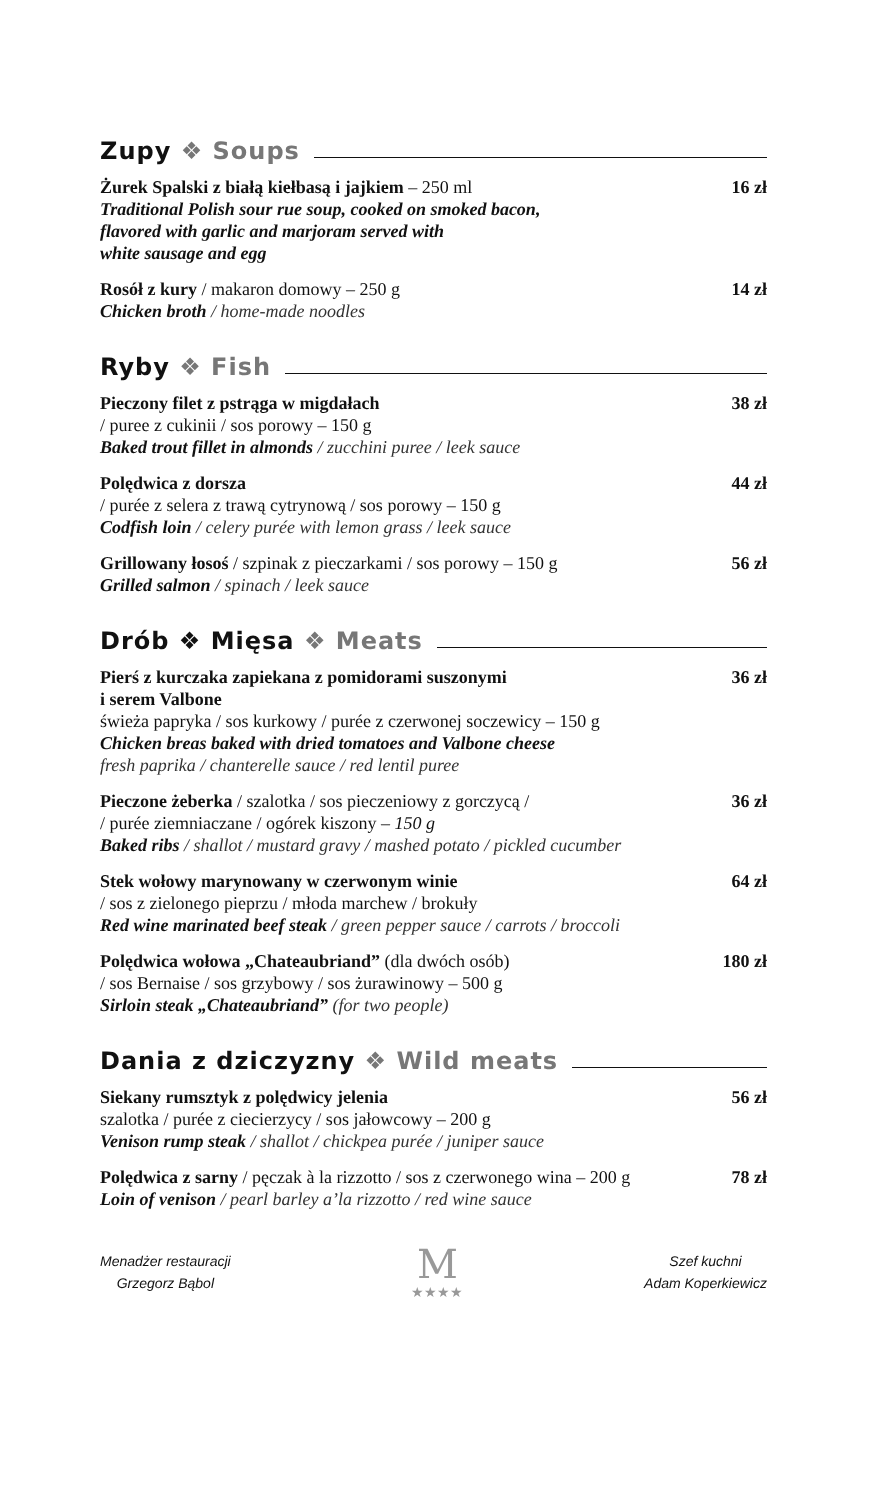Zupy ❖ Soups
Żurek Spalski z białą kiełbasą i jajkiem – 250 ml
Traditional Polish sour rue soup, cooked on smoked bacon,
flavored with garlic and marjoram served with
white sausage and egg
16 zł
Rosół z kury / makaron domowy – 250 g
Chicken broth / home-made noodles
14 zł
Ryby ❖ Fish
Pieczony filet z pstrąga w migdałach
/ puree z cukinii / sos porowy – 150 g
Baked trout fillet in almonds / zucchini puree / leek sauce
38 zł
Polędwica z dorsza
/ purée z selera z trawą cytrynową / sos porowy – 150 g
Codfish loin / celery purée with lemon grass / leek sauce
44 zł
Grillowany łosoś / szpinak z pieczarkami / sos porowy – 150 g
Grilled salmon / spinach / leek sauce
56 zł
Drób ❖ Mięsa ❖ Meats
Pierś z kurczaka zapiekana z pomidorami suszonymi
i serem Valbone
świeża papryka / sos kurkowy / purée z czerwonej soczewicy – 150 g
Chicken breas baked with dried tomatoes and Valbone cheese
fresh paprika / chanterelle sauce / red lentil puree
36 zł
Pieczone żeberka / szalotka / sos pieczeniowy z gorczycą /
/ purée ziemniaczane / ogórek kiszony – 150 g
Baked ribs / shallot / mustard gravy / mashed potato / pickled cucumber
36 zł
Stek wołowy marynowany w czerwonym winie
/ sos z zielonego pieprzu / młoda marchew / brokuły
Red wine marinated beef steak / green pepper sauce / carrots / broccoli
64 zł
Polędwica wołowa „Chateaubriand” (dla dwóch osób)
/ sos Bernaise / sos grzybowy / sos żurawinowy – 500 g
Sirloin steak „Chateaubriand” (for two people)
180 zł
Dania z dziczyzny ❖ Wild meats
Siekany rumsztyk z polędwicy jelenia
szalotka / purée z ciecierzycy / sos jałowcowy – 200 g
Venison rump steak / shallot / chickpea purée / juniper sauce
56 zł
Polędwica z sarny / pęczak à la rizzotto / sos z czerwonego wina – 200 g
Loin of venison / pearl barley a’la rizzotto / red wine sauce
78 zł
Menadżer restauracji
Grzegorz Bąbol
M
★★★★
Szef kuchni
Adam Koperkiewicz